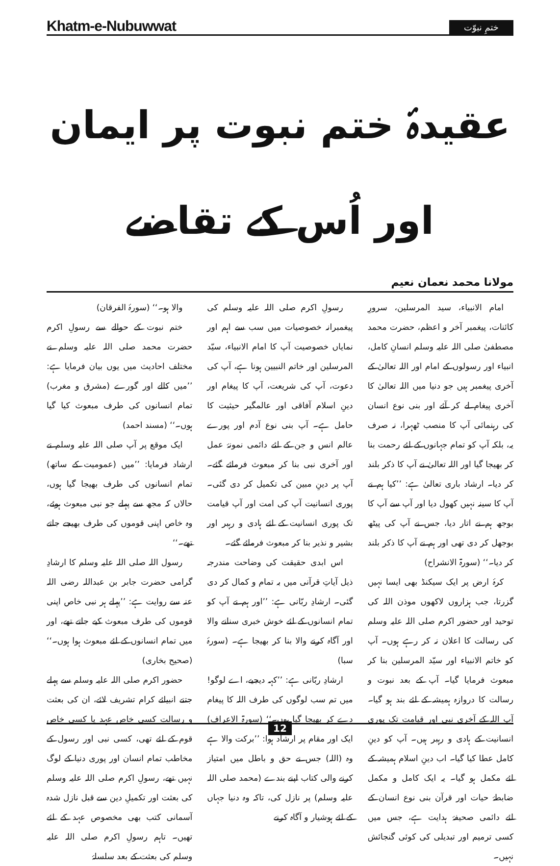Khatm-e-Nubuwwat
ختمِ نبوّت
عقیدۂ ختم نبوت پر ایمان اور اُس کے تقاضے
مولانا محمد نعمان نعیم
امام الانبیاء، سید المرسلین، سرورِ کائنات، پیغمبر آخر و اعظم، حضرت محمد مصطفیٰ صلی اللہ علیہ وسلم انسانِ کامل، انبیاء اور رسولوں کے امام اور اللہ تعالیٰ کے آخری پیغمبر ہیں جو دنیا میں اللہ تعالیٰ کا آخری پیغام لے کر آئے اور بنی نوع انسان کی رہنمائی آپ کا منصب ٹھہرا، نہ صرف یہ، بلکہ آپ کو تمام جہانوں کے لئے رحمت بنا کر بھیجا گیا اور اللہ تعالیٰ نے آپ کا ذکر بلند کر دیا۔ ارشاد باری تعالیٰ ہے: ’’کیا ہم نے آپ کا سینہ نہیں کھول دیا اور آپ سے آپ کا بوجھ ہم نے اتار دیا، جس نے آپ کی پیٹھ بوجھل کر دی تھی اور ہم نے آپ کا ذکر بلند کر دیا۔‘‘ (سورۃ الانشراح)
کرۂ ارض پر ایک سیکنڈ بھی ایسا نہیں گزرتا، جب ہزاروں لاکھوں موذن اللہ کی توحید اور حضور اکرم صلی اللہ علیہ وسلم کی رسالت کا اعلان نہ کر رہے ہوں۔ آپ کو خاتم الانبیاء اور سیّد المرسلین بنا کر مبعوث فرمایا گیا۔ آپ کے بعد نبوت و رسالت کا دروازہ ہمیشہ کے لئے بند ہو گیا۔ آپ اللہ کے آخری نبی اور قیامت تک پوری انسانیت کے ہادی و رہبر ہیں۔ آپ کو دینِ کامل عطا کیا گیا۔ اب دینِ اسلام ہمیشہ کے لئے مکمل ہو گیا۔ یہ ایک کامل و مکمل ضابطۂ حیات اور قرآن بنی نوع انسان کے لئے دائمی صحیفۂ ہدایت ہے، جس میں کسی ترمیم اور تبدیلی کی کوئی گنجائش نہیں۔
رسولِ اکرم صلی اللہ علیہ وسلم کی پیغمبرانہ خصوصیات میں سب سے اہم اور نمایاں خصوصیت آپ کا امام الانبیاء، سیّد المرسلین اور خاتم النبیین ہونا ہے، آپ کی دعوت، آپ کی شریعت، آپ کا پیغام اور دینِ اسلام آفاقی اور عالمگیر حیثیت کا حامل ہے۔ آپ بنی نوع آدم اور پورے عالم انس و جن کے لئے دائمی نمونۂ عمل اور آخری نبی بنا کر مبعوث فرمائے گئے۔ آپ پر دینِ مبین کی تکمیل کر دی گئی۔ پوری انسانیت آپ کی امت اور آپ قیامت تک پوری انسانیت کے لئے ہادی و رہبر اور بشیر و نذیر بنا کر مبعوث فرمائے گئے۔
اس ابدی حقیقت کی وضاحت مندرجہ ذیل آیاتِ قرآنی میں بہ تمام و کمال کر دی گئی۔ ارشادِ ربّانی ہے: ’’اور ہم نے آپ کو تمام انسانوں کے لئے خوش خبری سنانے والا اور آگاہ کرنے والا بنا کر بھیجا ہے۔ (سورۂ سبا)
ارشادِ ربّانی ہے: ’’کہہ دیجیے، اے لوگو! میں تم سب لوگوں کی طرف اللہ کا پیغام دے کر بھیجا گیا ہوں۔‘‘ (سورۃ الاعراف) ایک اور مقام پر ارشاد ہوا: ’’برکت والا ہے وہ (اللہ) جس نے حق و باطل میں امتیاز کرنے والی کتاب اپنے بندے (محمد صلی اللہ علیہ وسلم) پر نازل کی، تاکہ وہ دنیا جہاں کے لئے ہوشیار و آگاہ کرنے
والا ہو۔‘‘ (سورۂ الفرقان)
ختم نبوت کے حوالے سے رسولِ اکرم حضرت محمد صلی اللہ علیہ وسلم نے مختلف احادیث میں یوں بیان فرمایا ہے: ’’میں کالے اور گورے (مشرق و مغرب) تمام انسانوں کی طرف مبعوث کیا گیا ہوں۔‘‘ (مسند احمد)
ایک موقع پر آپ صلی اللہ علیہ وسلم نے ارشاد فرمایا: ’’میں (عمومیت کے ساتھ) تمام انسانوں کی طرف بھیجا گیا ہوں، حالاں کہ مجھ سے پہلے جو نبی مبعوث ہوئے، وہ خاص اپنی قوموں کی طرف بھیجے جاتے تھے۔‘‘
رسول اللہ صلی اللہ علیہ وسلم کا ارشادِ گرامی حضرت جابر بن عبداللہ رضی اللہ عنہ سے روایت ہے: ’’پہلے ہر نبی خاص اپنی قوموں کی طرف مبعوث کیے جاتے تھے، اور میں تمام انسانوں کے لئے مبعوث ہوا ہوں۔‘‘ (صحیح بخاری)
حضور اکرم صلی اللہ علیہ وسلم سے پہلے جتنے انبیائے کرام تشریف لائے، ان کی بعثت و رسالت کسی خاص عہد یا کسی خاص قوم کے لئے تھی، کسی نبی اور رسول کے مخاطب تمام انسان اور پوری دنیا کے لوگ نہیں تھے، رسولِ اکرم صلی اللہ علیہ وسلم کی بعثت اور تکمیلِ دین سے قبل نازل شدہ آسمانی کتب بھی مخصوص عہد کے لئے تھیں۔ تاہم رسولِ اکرم صلی اللہ علیہ وسلم کی بعثت کے بعد سلسلۂ
12